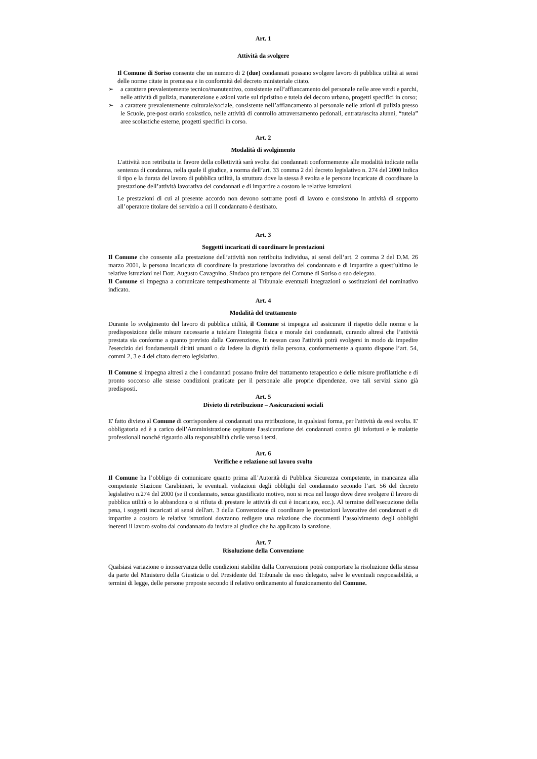Art. 1
Attività da svolgere
Il Comune di Soriso consente che un numero di 2 (due) condannati possano svolgere lavoro di pubblica utilità ai sensi delle norme citate in premessa e in conformità del decreto ministeriale citato.
➢ a carattere prevalentemente tecnico/manutentivo, consistente nell’affiancamento del personale nelle aree verdi e parchi, nelle attività di pulizia, manutenzione e azioni varie sul ripristino e tutela del decoro urbano, progetti specifici in corso;
➢ a carattere prevalentemente culturale/sociale, consistente nell’affiancamento al personale nelle azioni di pulizia presso le Scuole, pre-post orario scolastico, nelle attività di controllo attraversamento pedonali, entrata/uscita alunni, “tutela” aree scolastiche esterne, progetti specifici in corso.
Art. 2
Modalità di svolgimento
L'attività non retribuita in favore della collettività sarà svolta dai condannati conformemente alle modalità indicate nella sentenza di condanna, nella quale il giudice, a norma dell’art. 33 comma 2 del decreto legislativo n. 274 del 2000 indica il tipo e la durata del lavoro di pubblica utilità, la struttura dove la stessa ê svolta e le persone incaricate di coordinare la prestazione dell’attività lavorativa dei condannati e di impartire a costoro le relative istruzioni.
Le prestazioni di cui al presente accordo non devono sottrarre posti di lavoro e consistono in attività di supporto all’operatore titolare del servizio a cui il condannato è destinato.
Art. 3
Soggetti incaricati di coordinare le prestazioni
Il Comune che consente alla prestazione dell’attività non retribuita individua, ai sensi dell’art. 2 comma 2 del D.M. 26 marzo 2001, la persona incaricata di coordinare la prestazione lavorativa del condannato e di impartire a quest’ultimo le relative istruzioni nel Dott. Augusto Cavagnino, Sindaco pro tempore del Comune di Soriso o suo delegato.
Il Comune si impegna a comunicare tempestivamente al Tribunale eventuali integrazioni o sostituzioni del nominativo indicato.
Art. 4
Modalità del trattamento
Durante lo svolgimento del lavoro di pubblica utilità, il Comune si impegna ad assicurare il rispetto delle norme e la predisposizione delle misure necessarie a tutelare l'integrità fisica e morale dei condannati, curando altresì che l’attività prestata sia conforme a quanto previsto dalla Convenzione. In nessun caso l'attività potrà svolgersi in modo da impedire l'esercizio dei fondamentali diritti umani o da ledere la dignità della persona, conformemente a quanto dispone l’art. 54, commi 2, 3 e 4 del citato decreto legislativo.
Il Comune si impegna altresì a che i condannati possano fruire del trattamento terapeutico e delle misure profilattiche e di pronto soccorso alle stesse condizioni praticate per il personale alle proprie dipendenze, ove tali servizi siano già predisposti.
Art. 5
Divieto di retribuzione – Assicurazioni sociali
E' fatto divieto al Comune di corrispondere ai condannati una retribuzione, in qualsiasi forma, per l'attività da essi svolta. E' obbligatoria ed è a carico dell’Amministrazione ospitante l'assicurazione dei condannati contro gli infortuni e le malattie professionali nonché riguardo alla responsabilità civile verso i terzi.
Art. 6
Verifiche e relazione sul lavoro svolto
Il Comune ha l’obbligo di comunicare quanto prima all’Autorità di Pubblica Sicurezza competente, in mancanza alla competente Stazione Carabinieri, le eventuali violazioni degli obblighi del condannato secondo l’art. 56 del decreto legislativo n.274 del 2000 (se il condannato, senza giustificato motivo, non si reca nel luogo dove deve svolgere il lavoro di pubblica utilità o lo abbandona o si rifiuta di prestare le attività di cui è incaricato, ecc.). Al termine dell'esecuzione della pena, i soggetti incaricati ai sensi dell'art. 3 della Convenzione di coordinare le prestazioni lavorative dei condannati e di impartire a costoro le relative istruzioni dovranno redigere una relazione che documenti l’assolvimento degli obblighi inerenti il lavoro svolto dal condannato da inviare al giudice che ha applicato la sanzione.
Art. 7
Risoluzione della Convenzione
Qualsiasi variazione o inosservanza delle condizioni stabilite dalla Convenzione potrà comportare la risoluzione della stessa da parte del Ministero della Giustizia o del Presidente del Tribunale da esso delegato, salve le eventuali responsabilità, a termini di legge, delle persone preposte secondo il relativo ordinamento al funzionamento del Comune.